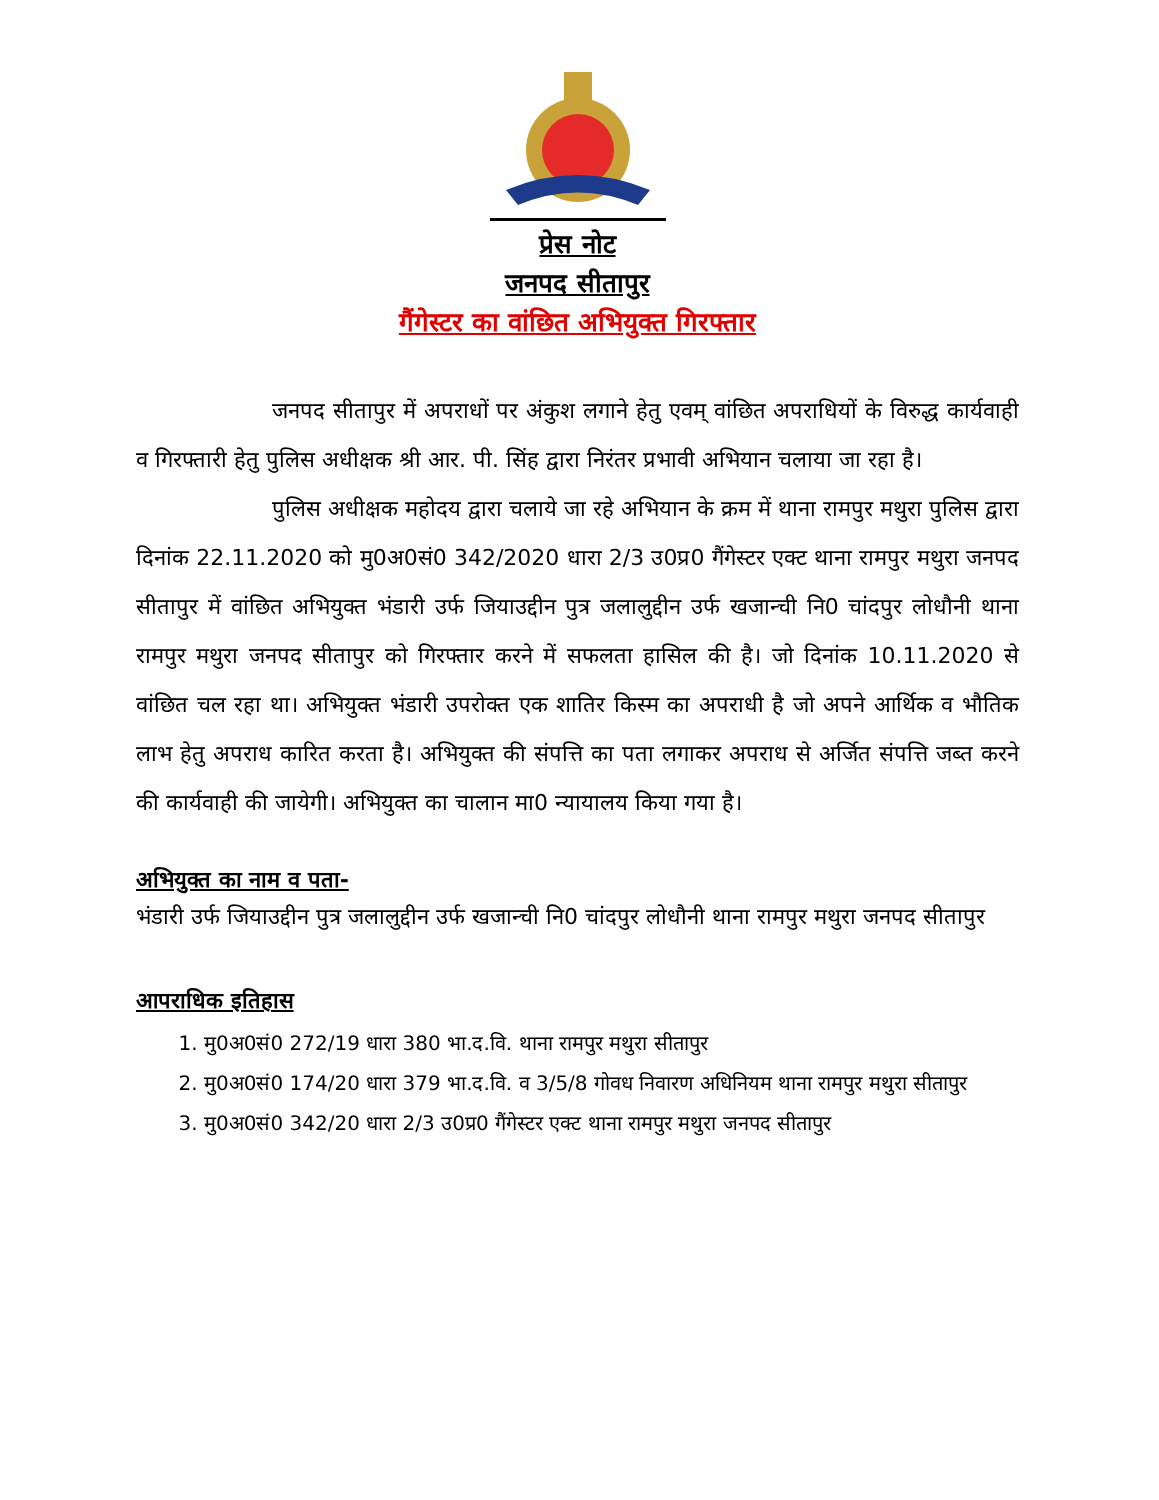प्रेस नोट
जनपद सीतापुर
गैंगेस्टर का वांछित अभियुक्त गिरफ्तार
जनपद सीतापुर में अपराधों पर अंकुश लगाने हेतु एवम् वांछित अपराधियों के विरुद्ध कार्यवाही व गिरफ्तारी हेतु पुलिस अधीक्षक श्री आर. पी. सिंह द्वारा निरंतर प्रभावी अभियान चलाया जा रहा है।
पुलिस अधीक्षक महोदय द्वारा चलाये जा रहे अभियान के क्रम में थाना रामपुर मथुरा पुलिस द्वारा दिनांक 22.11.2020 को मु0अ0सं0 342/2020 धारा 2/3 उ0प्र0 गैंगेस्टर एक्ट थाना रामपुर मथुरा जनपद सीतापुर में वांछित अभियुक्त भंडारी उर्फ जियाउद्दीन पुत्र जलालुद्दीन उर्फ खजान्ची नि0 चांदपुर लोधौनी थाना रामपुर मथुरा जनपद सीतापुर को गिरफ्तार करने में सफलता हासिल की है। जो दिनांक 10.11.2020 से वांछित चल रहा था। अभियुक्त भंडारी उपरोक्त एक शातिर किस्म का अपराधी है जो अपने आर्थिक व भौतिक लाभ हेतु अपराध कारित करता है। अभियुक्त की संपत्ति का पता लगाकर अपराध से अर्जित संपत्ति जब्त करने की कार्यवाही की जायेगी। अभियुक्त का चालान मा0 न्यायालय किया गया है।
अभियुक्त का नाम व पता-
भंडारी उर्फ जियाउद्दीन पुत्र जलालुद्दीन उर्फ खजान्ची नि0 चांदपुर लोधौनी थाना रामपुर मथुरा जनपद सीतापुर
आपराधिक इतिहास
1. मु0अ0सं0 272/19 धारा 380 भा.द.वि. थाना रामपुर मथुरा सीतापुर
2. मु0अ0सं0 174/20 धारा 379 भा.द.वि. व 3/5/8 गोवध निवारण अधिनियम थाना रामपुर मथुरा सीतापुर
3. मु0अ0सं0 342/20 धारा 2/3 उ0प्र0 गैंगेस्टर एक्ट थाना रामपुर मथुरा जनपद सीतापुर